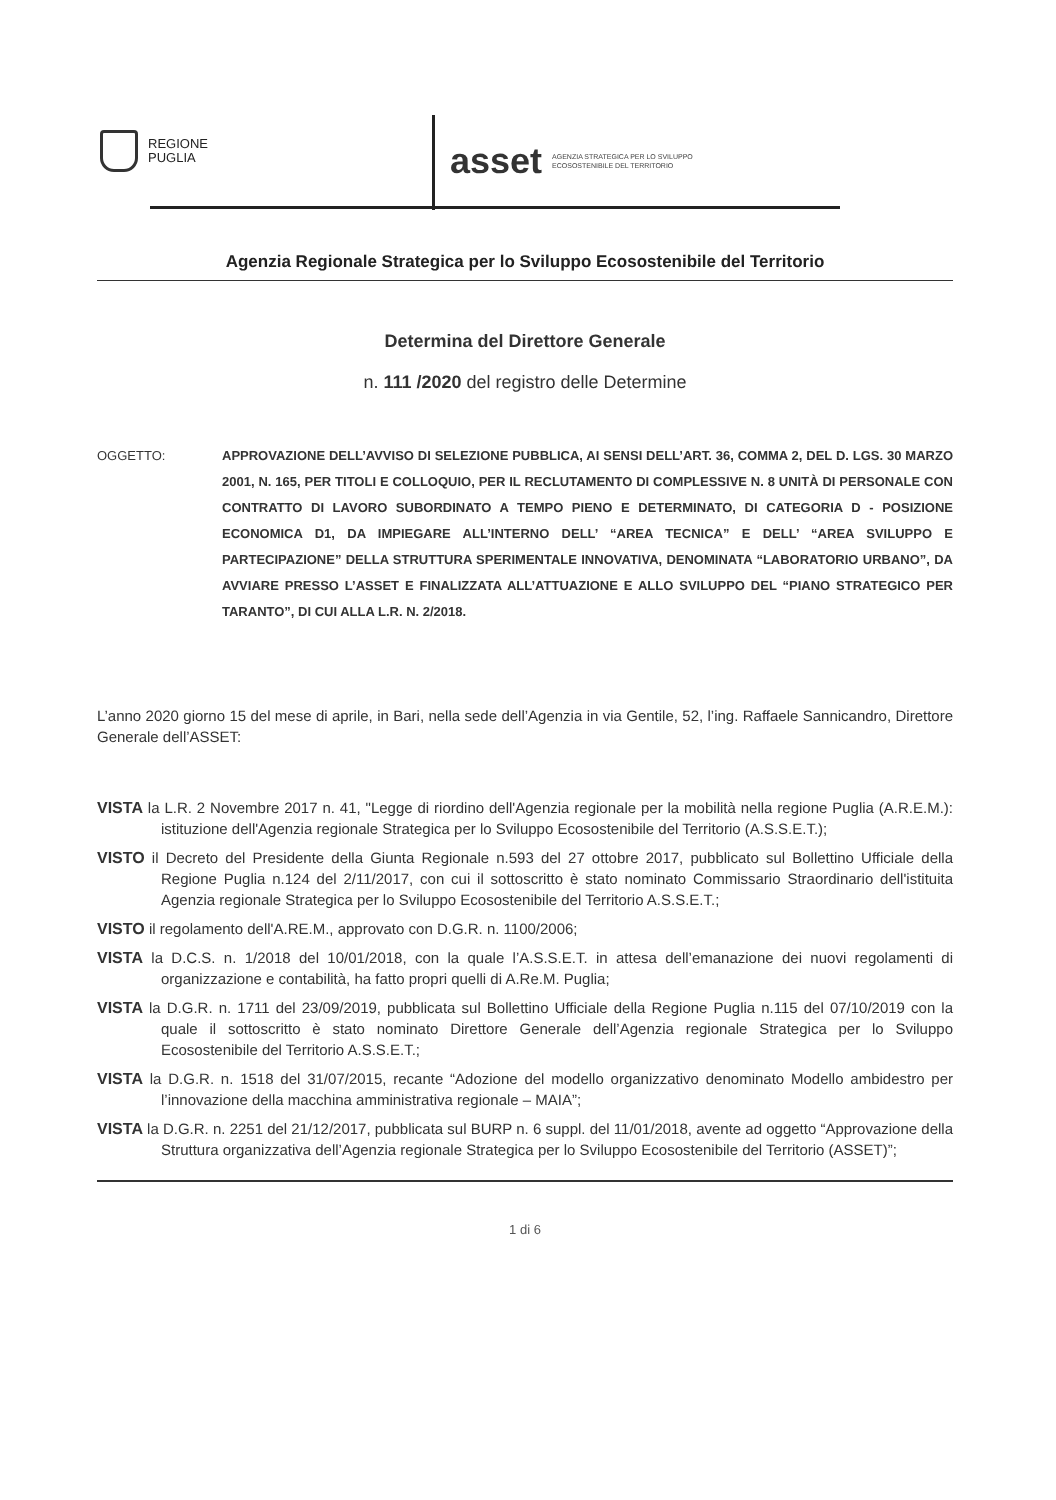REGIONE
PUGLIA
asset AGENZIA STRATEGICA PER LO SVILUPPO
ECOSOSTENIBILE DEL TERRITORIO
Agenzia Regionale Strategica per lo Sviluppo Ecosostenibile del Territorio
Determina del Direttore Generale
n. 111 /2020 del registro delle Determine
OGGETTO: APPROVAZIONE DELL’AVVISO DI SELEZIONE PUBBLICA, AI SENSI DELL’ART. 36, COMMA 2, DEL D. LGS. 30 MARZO 2001, N. 165, PER TITOLI E COLLOQUIO, PER IL RECLUTAMENTO DI COMPLESSIVE N. 8 UNITÀ DI PERSONALE CON CONTRATTO DI LAVORO SUBORDINATO A TEMPO PIENO E DETERMINATO, DI CATEGORIA D - POSIZIONE ECONOMICA D1, DA IMPIEGARE ALL’INTERNO DELL’ “AREA TECNICA” E DELL’ “AREA SVILUPPO E PARTECIPAZIONE” DELLA STRUTTURA SPERIMENTALE INNOVATIVA, DENOMINATA “LABORATORIO URBANO”, DA AVVIARE PRESSO L’ASSET E FINALIZZATA ALL’ATTUAZIONE E ALLO SVILUPPO DEL “PIANO STRATEGICO PER TARANTO”, DI CUI ALLA L.R. N. 2/2018.
L’anno 2020 giorno 15 del mese di aprile, in Bari, nella sede dell’Agenzia in via Gentile, 52, l’ing. Raffaele Sannicandro, Direttore Generale dell’ASSET:
VISTA la L.R. 2 Novembre 2017 n. 41, "Legge di riordino dell'Agenzia regionale per la mobilità nella regione Puglia (A.R.E.M.): istituzione dell'Agenzia regionale Strategica per lo Sviluppo Ecosostenibile del Territorio (A.S.S.E.T.);
VISTO il Decreto del Presidente della Giunta Regionale n.593 del 27 ottobre 2017, pubblicato sul Bollettino Ufficiale della Regione Puglia n.124 del 2/11/2017, con cui il sottoscritto è stato nominato Commissario Straordinario dell'istituita Agenzia regionale Strategica per lo Sviluppo Ecosostenibile del Territorio A.S.S.E.T.;
VISTO il regolamento dell'A.RE.M., approvato con D.G.R. n. 1100/2006;
VISTA la D.C.S. n. 1/2018 del 10/01/2018, con la quale l’A.S.S.E.T. in attesa dell’emanazione dei nuovi regolamenti di organizzazione e contabilità, ha fatto propri quelli di A.Re.M. Puglia;
VISTA la D.G.R. n. 1711 del 23/09/2019, pubblicata sul Bollettino Ufficiale della Regione Puglia n.115 del 07/10/2019 con la quale il sottoscritto è stato nominato Direttore Generale dell’Agenzia regionale Strategica per lo Sviluppo Ecosostenibile del Territorio A.S.S.E.T.;
VISTA la D.G.R. n. 1518 del 31/07/2015, recante “Adozione del modello organizzativo denominato Modello ambidestro per l’innovazione della macchina amministrativa regionale – MAIA”;
VISTA la D.G.R. n. 2251 del 21/12/2017, pubblicata sul BURP n. 6 suppl. del 11/01/2018, avente ad oggetto “Approvazione della Struttura organizzativa dell’Agenzia regionale Strategica per lo Sviluppo Ecosostenibile del Territorio (ASSET)”;
1 di 6